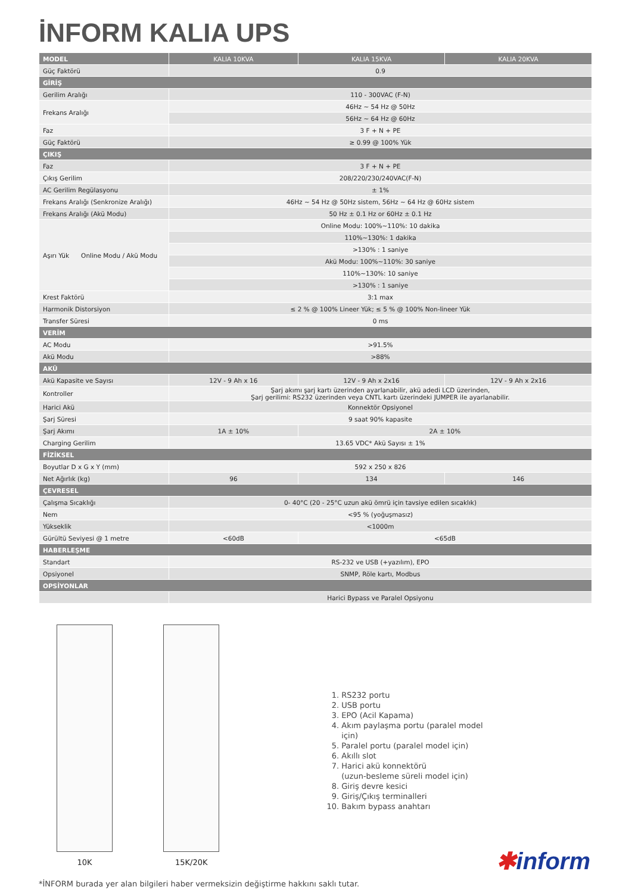İNFORM KALIA UPS
| MODEL | KALIA 10KVA | KALIA 15KVA | KALIA 20KVA |
| --- | --- | --- | --- |
| Güç Faktörü | 0.9 | | |
| GİRİŞ | | | |
| Gerilim Aralığı | 110 - 300VAC (F-N) | | |
| Frekans Aralığı | 46Hz ~ 54 Hz @ 50Hz | | |
| | 56Hz ~ 64 Hz @ 60Hz | | |
| Faz | 3 F + N + PE | | |
| Güç Faktörü | ≥ 0.99 @ 100% Yük | | |
| ÇIKIŞ | | | |
| Faz | 3 F + N + PE | | |
| Çıkış Gerilim | 208/220/230/240VAC(F-N) | | |
| AC Gerilim Regülasyonu | ± 1% | | |
| Frekans Aralığı (Senkronize Aralığı) | 46Hz ~ 54 Hz @ 50Hz sistem, 56Hz ~ 64 Hz @ 60Hz sistem | | |
| Frekans Aralığı (Akü Modu) | 50 Hz ± 0.1 Hz or 60Hz ± 0.1 Hz | | |
| Aşırı Yük Online Modu / Akü Modu | Online Modu: 100%~110%: 10 dakika | | |
| | 110%~130%: 1 dakika | | |
| | >130% : 1 saniye | | |
| | Akü Modu: 100%~110%: 30 saniye | | |
| | 110%~130%: 10 saniye | | |
| | >130% : 1 saniye | | |
| Krest Faktörü | 3:1 max | | |
| Harmonik Distorsiyon | ≤ 2 % @ 100% Lineer Yük; ≤ 5 % @ 100% Non-lineer Yük | | |
| Transfer Süresi | 0 ms | | |
| VERİM | | | |
| AC Modu | >91.5% | | |
| Akü Modu | >88% | | |
| AKÜ | | | |
| Akü Kapasite ve Sayısı | 12V - 9 Ah x 16 | 12V - 9 Ah x 2x16 | 12V - 9 Ah x 2x16 |
| Kontroller | Şarj akımı şarj kartı üzerinden ayarlanabilir, akü adedi LCD üzerinden, Şarj gerilimi: RS232 üzerinden veya CNTL kartı üzerindeki JUMPER ile ayarlanabilir. | | |
| Harici Akü | Konnektör Opsiyonel | | |
| Şarj Süresi | 9 saat 90% kapasite | | |
| Şarj Akımı | 1A ± 10% | 2A ± 10% | |
| Charging Gerilim | 13.65 VDC* Akü Sayısı ± 1% | | |
| FİZİKSEL | | | |
| Boyutlar D x G x Y (mm) | 592 x 250 x 826 | | |
| Net Ağırlık (kg) | 96 | 134 | 146 |
| ÇEVRESEL | | | |
| Çalışma Sıcaklığı | 0- 40°C (20 - 25°C uzun akü ömrü için tavsiye edilen sıcaklık) | | |
| Nem | <95 % (yoğuşmasız) | | |
| Yükseklik | <1000m | | |
| Gürültü Seviyesi @ 1 metre | <60dB | <65dB | |
| HABERLEŞME | | | |
| Standart | RS-232 ve USB (+yazılım), EPO | | |
| Opsiyonel | SNMP, Röle kartı, Modbus | | |
| OPSİYONLAR | | | |
| | Harici Bypass ve Paralel Opsiyonu | | |
10K 15K/20K
1. RS232 portu
2. USB portu
3. EPO (Acil Kapama)
4. Akım paylaşma portu (paralel model için)
5. Paralel portu (paralel model için)
6. Akıllı slot
7. Harici akü konnektörü
(uzun-besleme süreli model için)
8. Giriş devre kesici
9. Giriş/Çıkış terminalleri
10. Bakım bypass anahtarı
✱inform
*İNFORM burada yer alan bilgileri haber vermeksizin değiştirme hakkını saklı tutar.